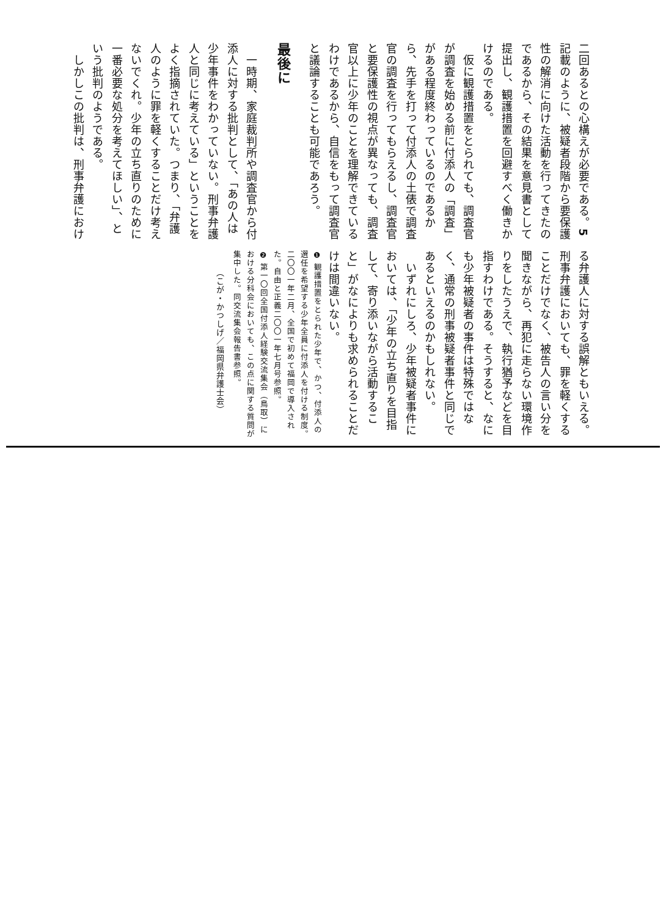二回あるとの心構えが必要である。5
記載のように、被疑者段階から要保護性の解消に向けた活動を行ってきたのであるから、その結果を意見書として提出し、観護措置を回避すべく働きかけるのである。
　仮に観護措置をとられても、調査官が調査を始める前に付添人の「調査」がある程度終わっているのであるから、先手を打って付添人の土俵で調査官の調査を行ってもらえるし、調査官と要保護性の視点が異なっても、調査官以上に少年のことを理解できているわけであるから、自信をもって調査官と議論することも可能であろう。
最後に
　一時期、家庭裁判所や調査官から付添人に対する批判として、「あの人は少年事件をわかっていない。刑事弁護人と同じに考えている」ということをよく指摘されていた。つまり、「弁護人のように罪を軽くすることだけ考えないでくれ。少年の立ち直りのために一番必要な処分を考えてほしい」、という批判のようである。
　しかしこの批判は、刑事弁護におけ
る弁護人に対する誤解ともいえる。刑事弁護においても、罪を軽くすることだけでなく、被告人の言い分を聞きながら、再犯に走らない環境作りをしたうえで、執行猶予などを目指すわけである。そうすると、なにも少年被疑者の事件は特殊ではなく、通常の刑事被疑者事件と同じであるといえるのかもしれない。
　いずれにしろ、少年被疑者事件においては、「少年の立ち直りを目指して、寄り添いながら活動すること」がなによりも求められることだけは間違いない。
❶ 観護措置をとられた少年で、かつ、付添人の選任を希望する少年全員に付添人を付ける制度。二〇〇一年二月、全国で初めて福岡で導入された。自由と正義二〇〇一年七月号参照。
❷ 第一〇回全国付添人経験交流集会（鳥取）における分科会においても、この点に関する質問が集中した。同交流集会報告書参照。
（こが・かつしげ／福岡県弁護士会）